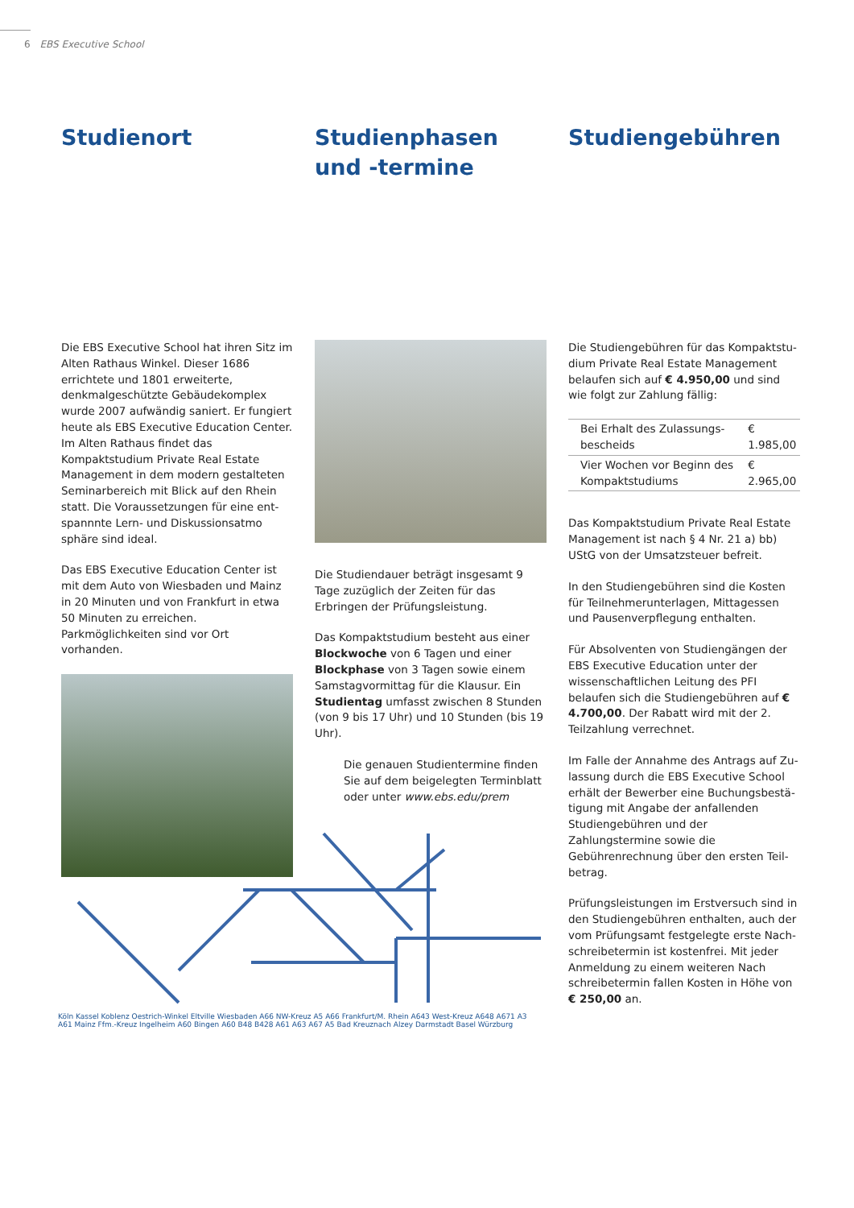6 EBS Executive School
Studienort
Die EBS Executive School hat ihren Sitz im Alten Rathaus Winkel. Dieser 1686 errichtete und 1801 erweiterte, denkmalgeschützte Gebäudekomplex wurde 2007 aufwändig saniert. Er fungiert heute als EBS Executive Education Center. Im Alten Rathaus findet das Kompaktstudium Private Real Estate Management in dem modern gestalteten Seminarbereich mit Blick auf den Rhein statt. Die Voraussetzungen für eine ent­spannnte Lern- und Diskussionsatmo sphäre sind ideal.
Das EBS Executive Education Center ist mit dem Auto von Wiesbaden und Mainz in 20 Minuten und von Frankfurt in etwa 50 Minuten zu erreichen. Parkmöglichkeiten sind vor Ort vorhanden.
Studienphasen und -termine
Die Studiendauer beträgt insgesamt 9 Tage zuzüglich der Zeiten für das Erbringen der Prüfungsleistung.
Das Kompaktstudium besteht aus einer Blockwoche von 6 Tagen und einer Block­phase von 3 Tagen sowie einem Samstag­vormittag für die Klausur. Ein Studientag umfasst zwischen 8 Stunden (von 9 bis 17 Uhr) und 10 Stunden (bis 19 Uhr).
Die genauen Studientermine finden Sie auf dem beigelegten Terminblatt oder unter www.ebs.edu/prem
Studiengebühren
Die Studiengebühren für das Kompaktstu­dium Private Real Estate Management belaufen sich auf € 4.950,00 und sind wie folgt zur Zahlung fällig:
| Bei Erhalt des Zulassungs­bescheids | € 1.985,00 |
| Vier Wochen vor Beginn des Kompaktstudiums | € 2.965,00 |
Das Kompaktstudium Private Real Estate Management ist nach § 4 Nr. 21 a) bb) UStG von der Umsatzsteuer befreit.
In den Studiengebühren sind die Kosten für Teilnehmerunterlagen, Mittagessen und Pausenverpflegung enthalten.
Für Absolventen von Studiengängen der EBS Executive Education unter der wissen­schaftlichen Leitung des PFI belaufen sich die Studiengebühren auf € 4.700,00. Der Rabatt wird mit der 2. Teilzahlung verrech­net.
Im Falle der Annahme des Antrags auf Zu­lassung durch die EBS Executive School erhält der Bewerber eine Buchungsbestä­tigung mit Angabe der anfallenden Studien­gebühren und der Zahlungstermine sowie die Gebührenrechnung über den ersten Teil­betrag.
Prüfungsleistungen im Erstversuch sind in den Studiengebühren enthalten, auch der vom Prüfungsamt festgelegte erste Nach­schreibetermin ist kostenfrei. Mit jeder An­meldung zu einem weiteren Nach schreibe­termin fallen Kosten in Höhe von € 250,00 an.
Köln Kassel Koblenz Oestrich-Winkel Eltville Wiesbaden A66 NW-Kreuz A5 A66 Frankfurt/M. Rhein A643 West-Kreuz A648 A671 A3 A61 Mainz Ffm.-Kreuz Ingelheim A60 Bingen A60 B48 B428 A61 A63 A67 A5 Bad Kreuznach Alzey Darmstadt Basel Würzburg